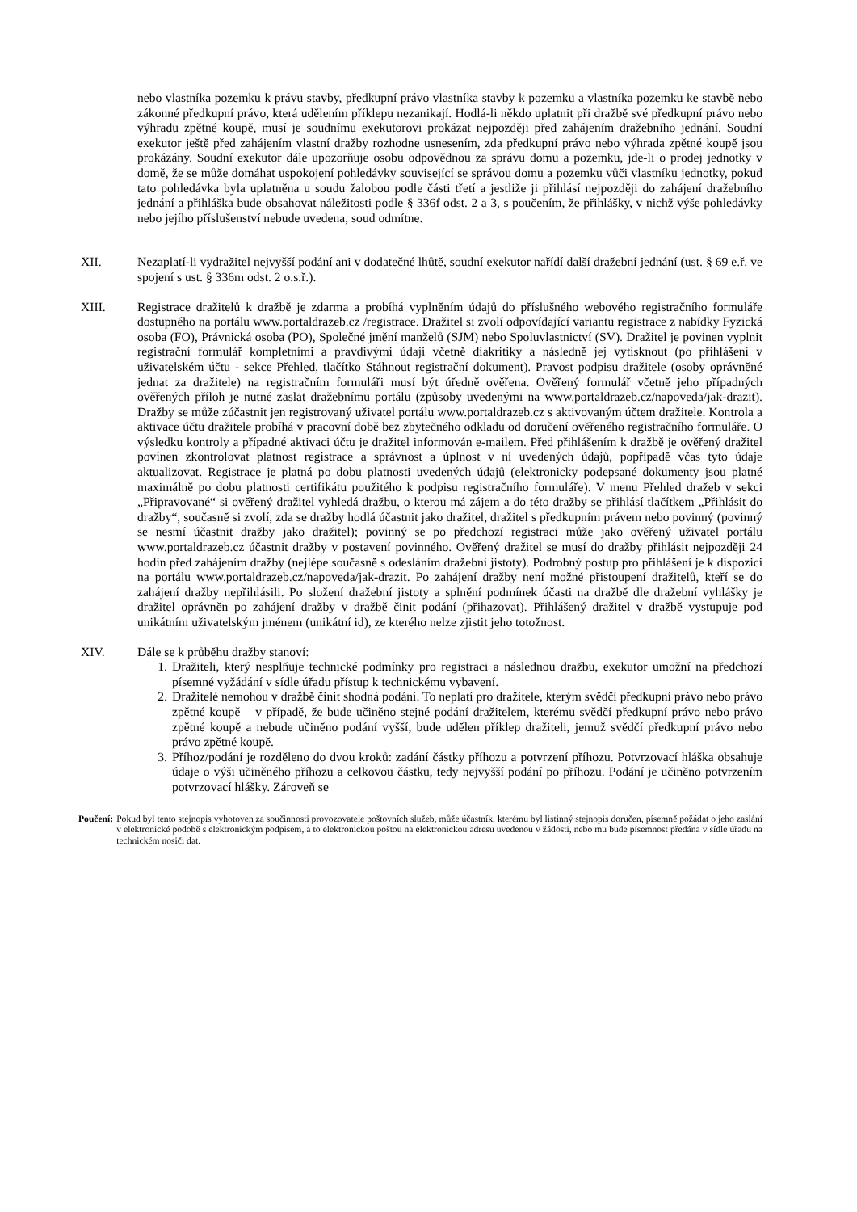nebo vlastníka pozemku k právu stavby, předkupní právo vlastníka stavby k pozemku a vlastníka pozemku ke stavbě nebo zákonné předkupní právo, která udělením příklepu nezanikají. Hodlá-li někdo uplatnit při dražbě své předkupní právo nebo výhradu zpětné koupě, musí je soudnímu exekutorovi prokázat nejpozději před zahájením dražebního jednání. Soudní exekutor ještě před zahájením vlastní dražby rozhodne usnesením, zda předkupní právo nebo výhrada zpětné koupě jsou prokázány. Soudní exekutor dále upozorňuje osobu odpovědnou za správu domu a pozemku, jde-li o prodej jednotky v domě, že se může domáhat uspokojení pohledávky související se správou domu a pozemku vůči vlastníku jednotky, pokud tato pohledávka byla uplatněna u soudu žalobou podle části třetí a jestliže ji přihlásí nejpozději do zahájení dražebního jednání a přihláška bude obsahovat náležitosti podle § 336f odst. 2 a 3, s poučením, že přihlášky, v nichž výše pohledávky nebo jejího příslušenství nebude uvedena, soud odmítne.
XII. Nezaplatí-li vydražitel nejvyšší podání ani v dodatečné lhůtě, soudní exekutor nařídí další dražební jednání (ust. § 69 e.ř. ve spojení s ust. § 336m odst. 2 o.s.ř.).
XIII. Registrace dražitelů k dražbě je zdarma a probíhá vyplněním údajů do příslušného webového registračního formuláře dostupného na portálu www.portaldrazeb.cz /registrace. Dražitel si zvolí odpovídající variantu registrace z nabídky Fyzická osoba (FO), Právnická osoba (PO), Společné jmění manželů (SJM) nebo Spoluvlastnictví (SV). Dražitel je povinen vyplnit registrační formulář kompletními a pravdivými údaji včetně diakritiky a následně jej vytisknout (po přihlášení v uživatelském účtu - sekce Přehled, tlačítko Stáhnout registrační dokument). Pravost podpisu dražitele (osoby oprávněné jednat za dražitele) na registračním formuláři musí být úředně ověřena. Ověřený formulář včetně jeho případných ověřených příloh je nutné zaslat dražebnímu portálu (způsoby uvedenými na www.portaldrazeb.cz/napoveda/jak-drazit). Dražby se může zúčastnit jen registrovaný uživatel portálu www.portaldrazeb.cz s aktivovaným účtem dražitele. Kontrola a aktivace účtu dražitele probíhá v pracovní době bez zbytečného odkladu od doručení ověřeného registračního formuláře. O výsledku kontroly a případné aktivaci účtu je dražitel informován e-mailem. Před přihlášením k dražbě je ověřený dražitel povinen zkontrolovat platnost registrace a správnost a úplnost v ní uvedených údajů, popřípadě včas tyto údaje aktualizovat. Registrace je platná po dobu platnosti uvedených údajů (elektronicky podepsané dokumenty jsou platné maximálně po dobu platnosti certifikátu použitého k podpisu registračního formuláře). V menu Přehled dražeb v sekci „Připravované“ si ověřený dražitel vyhledá dražbu, o kterou má zájem a do této dražby se přihlásí tlačítkem „Přihlásit do dražby“, současně si zvolí, zda se dražby hodlá účastnit jako dražitel, dražitel s předkupním právem nebo povinný (povinný se nesmí účastnit dražby jako dražitel); povinný se po předchozí registraci může jako ověřený uživatel portálu www.portaldrazeb.cz účastnit dražby v postavení povinného. Ověřený dražitel se musí do dražby přihlásit nejpozději 24 hodin před zahájením dražby (nejlépe současně s odesláním dražební jistoty). Podrobný postup pro přihlášení je k dispozici na portálu www.portaldrazeb.cz/napoveda/jak-drazit. Po zahájení dražby není možné přistoupení dražitelů, kteří se do zahájení dražby nepřihlásili. Po složení dražební jistoty a splnění podmínek účasti na dražbě dle dražební vyhlášky je dražitel oprávněn po zahájení dražby v dražbě činit podání (přihazovat). Přihlášený dražitel v dražbě vystupuje pod unikátním uživatelským jménem (unikátní id), ze kterého nelze zjistit jeho totožnost.
XIV. Dále se k průběhu dražby stanoví:
1. Dražiteli, který nesplňuje technické podmínky pro registraci a následnou dražbu, exekutor umožní na předchozí písemné vyžádání v sídle úřadu přístup k technickému vybavení.
2. Dražitelé nemohou v dražbě činit shodná podání. To neplatí pro dražitele, kterým svědčí předkupní právo nebo právo zpětné koupě – v případě, že bude učiněno stejné podání dražitelem, kterému svědčí předkupní právo nebo právo zpětné koupě a nebude učiněno podání vyšší, bude udělen příklep dražiteli, jemuž svědčí předkupní právo nebo právo zpětné koupě.
3. Příhoz/podání je rozděleno do dvou kroků: zadání částky příhozu a potvrzení příhozu. Potvrzovací hláška obsahuje údaje o výši učiněného příhozu a celkovou částku, tedy nejvyšší podání po příhozu. Podání je učiněno potvrzením potvrzovací hlášky. Zároveň se
Poučení: Pokud byl tento stejnopis vyhotoven za součinnosti provozovatele poštovních služeb, může účastník, kterému byl listinný stejnopis doručen, písemně požádat o jeho zaslání v elektronické podobě s elektronickým podpisem, a to elektronickou poštou na elektronickou adresu uvedenou v žádosti, nebo mu bude písemnost předána v sídle úřadu na technickém nosiči dat.